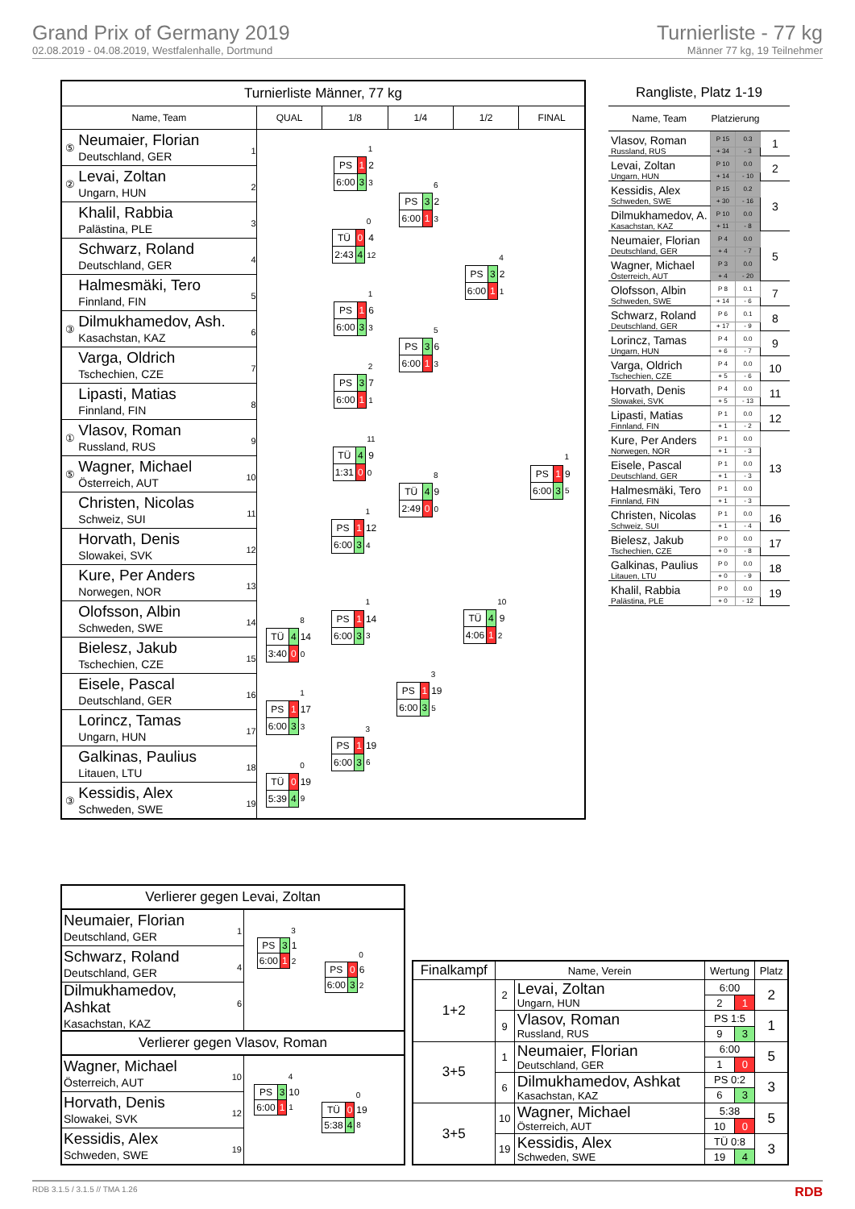Grand Prix of Germany 2019
02.08.2019 - 04.08.2019, Westfalenhalle, Dortmund
Turnierliste - 77 kg
Männer 77 kg, 19 Teilnehmer
| Turnierliste Männer, 77 kg | | | | | | | |
| Name, Team | | | QUAL | 1/8 | 1/4 | 1/2 | FINAL |
| ⑤ | Neumaier, Florian Deutschland, GER | 1 | | / / / 1 / / PS / 1 / 2 / / 6:00 / 3 / 3 / | / / / 6 / / PS / 3 / 2 / / 6:00 / 1 / 3 / | / / / 4 / / PS / 3 / 2 / / 6:00 / 1 / 1 / | / / / 1 / / PS / 1 / 9 / / 6:00 / 3 / 5 / |
| ② | Levai, Zoltan Ungarn, HUN | 2 | | | | | |
| | Khalil, Rabbia Palästina, PLE | 3 | | / / / 0 / / TÜ / 0 / 4 / / 2:43 / 4 / 12 / | | | |
| | Schwarz, Roland Deutschland, GER | 4 | | | | | |
| | Halmesmäki, Tero Finnland, FIN | 5 | | / / / 1 / / PS / 1 / 6 / / 6:00 / 3 / 3 / | / / / 5 / / PS / 3 / 6 / / 6:00 / 1 / 3 / | | |
| ③ | Dilmukhamedov, Ash. Kasachstan, KAZ | 6 | | | | | |
| | Varga, Oldrich Tschechien, CZE | 7 | | / / / 2 / / PS / 3 / 7 / / 6:00 / 1 / 1 / | | | |
| | Lipasti, Matias Finnland, FIN | 8 | | | | | |
| ① | Vlasov, Roman Russland, RUS | 9 | | / / / 11 / / TÜ / 4 / 9 / / 1:31 / 0 / 0 / | / / / 8 / / TÜ / 4 / 9 / / 2:49 / 0 / 0 / | / / / 10 / / TÜ / 4 / 9 / / 4:06 / 1 / 2 / | |
| ⑤ | Wagner, Michael Österreich, AUT | 10 | | | | | |
| | Christen, Nicolas Schweiz, SUI | 11 | | / / / 1 / / PS / 1 / 12 / / 6:00 / 3 / 4 / | | | |
| | Horvath, Denis Slowakei, SVK | 12 | | | | | |
| | Kure, Per Anders Norwegen, NOR | 13 | | / / / 1 / / PS / 1 / 14 / / 6:00 / 3 / 3 / | / / / 3 / / PS / 1 / 19 / / 6:00 / 3 / 5 / | | |
| | Olofsson, Albin Schweden, SWE | 14 | / / / 8 / / TÜ / 4 / 14 / / 3:40 / 0 / 0 / | | | | |
| | Bielesz, Jakub Tschechien, CZE | 15 | | | | | |
| | Eisele, Pascal Deutschland, GER | 16 | / / / 1 / / PS / 1 / 17 / / 6:00 / 3 / 3 / | / / / 3 / / PS / 1 / 19 / / 6:00 / 3 / 6 / | | | |
| | Lorincz, Tamas Ungarn, HUN | 17 | | | | | |
| | Galkinas, Paulius Litauen, LTU | 18 | / / / 0 / / TÜ / 0 / 19 / / 5:39 / 4 / 9 / | | | | |
| ③ | Kessidis, Alex Schweden, SWE | 19 | | | | | |
Rangliste, Platz 1-19
| Name, Team | Platzierung | | |
| --- | --- | --- | --- |
| Vlasov, Roman | P 15 | 0.3 | 1 |
| Russland, RUS | + 34 | - 3 | |
| Levai, Zoltan | P 10 | 0.0 | 2 |
| Ungarn, HUN | + 14 | - 10 | |
| Kessidis, Alex | P 15 | 0.2 | 3 |
| Schweden, SWE | + 30 | - 16 | |
| Dilmukhamedov, A. | P 10 | 0.0 | |
| Kasachstan, KAZ | + 11 | - 8 | |
| Neumaier, Florian | P 4 | 0.0 | 5 |
| Deutschland, GER | + 4 | - 7 | |
| Wagner, Michael | P 3 | 0.0 | |
| Österreich, AUT | + 4 | - 20 | |
| Olofsson, Albin | P 8 | 0.1 | 7 |
| Schweden, SWE | + 14 | - 6 | |
| Schwarz, Roland | P 6 | 0.1 | 8 |
| Deutschland, GER | + 17 | - 9 | |
| Lorincz, Tamas | P 4 | 0.0 | 9 |
| Ungarn, HUN | + 6 | - 7 | |
| Varga, Oldrich | P 4 | 0.0 | 10 |
| Tschechien, CZE | + 5 | - 6 | |
| Horvath, Denis | P 4 | 0.0 | 11 |
| Slowakei, SVK | + 5 | - 13 | |
| Lipasti, Matias | P 1 | 0.0 | 12 |
| Finnland, FIN | + 1 | - 2 | |
| Kure, Per Anders | P 1 | 0.0 | 13 |
| Norwegen, NOR | + 1 | - 3 | |
| Eisele, Pascal | P 1 | 0.0 | |
| Deutschland, GER | + 1 | - 3 | |
| Halmesmäki, Tero | P 1 | 0.0 | |
| Finnland, FIN | + 1 | - 3 | |
| Christen, Nicolas | P 1 | 0.0 | 16 |
| Schweiz, SUI | + 1 | - 4 | |
| Bielesz, Jakub | P 0 | 0.0 | 17 |
| Tschechien, CZE | + 0 | - 8 | |
| Galkinas, Paulius | P 0 | 0.0 | 18 |
| Litauen, LTU | + 0 | - 9 | |
| Khalil, Rabbia | P 0 | 0.0 | 19 |
| Palästina, PLE | + 0 | - 12 | |
| Verlierer gegen Levai, Zoltan | | | | |
| Neumaier, Florian Deutschland, GER | 1 | / / / 3 / / PS / 3 / 1 / / 6:00 / 1 / 2 / | / / / 0 / / PS / 0 / 6 / / 6:00 / 3 / 2 / | |
| Schwarz, Roland Deutschland, GER | 4 | | | |
| Dilmukhamedov, Ashkat Kasachstan, KAZ | 6 | | | |
| Verlierer gegen Vlasov, Roman | | | | |
| Wagner, Michael Österreich, AUT | 10 | / / / 4 / / PS / 3 / 10 / / 6:00 / 1 / 1 / | / / / 0 / / TÜ / 0 / 19 / / 5:38 / 4 / 8 / | |
| Horvath, Denis Slowakei, SVK | 12 | | | |
| Kessidis, Alex Schweden, SWE | 19 | | | |
| Finalkampf | Name, Verein | | Wertung | | Platz |
| --- | --- | --- | --- | --- | --- |
| 1+2 | 2 | Levai, Zoltan Ungarn, HUN | 6:00 | | 2 |
| | | | 2 | 1 | |
| | 9 | Vlasov, Roman Russland, RUS | PS 1:5 | | 1 |
| | | | 9 | 3 | |
| 3+5 | 1 | Neumaier, Florian Deutschland, GER | 6:00 | | 5 |
| | | | 1 | 0 | |
| | 6 | Dilmukhamedov, Ashkat Kasachstan, KAZ | PS 0:2 | | 3 |
| | | | 6 | 3 | |
| 3+5 | 10 | Wagner, Michael Österreich, AUT | 5:38 | | 5 |
| | | | 10 | 0 | |
| | 19 | Kessidis, Alex Schweden, SWE | TÜ 0:8 | | 3 |
| | | | 19 | 4 | |
RDB 3.1.5 / 3.1.5 // TMA 1.26 RDB